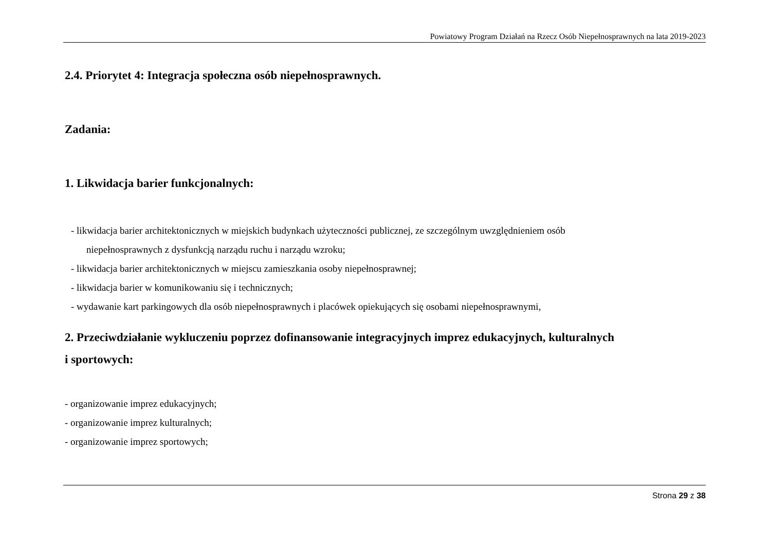Powiatowy Program Działań na Rzecz Osób Niepełnosprawnych na lata 2019-2023
2.4. Priorytet 4: Integracja społeczna osób niepełnosprawnych.
Zadania:
1. Likwidacja barier funkcjonalnych:
- likwidacja barier architektonicznych w miejskich budynkach użyteczności publicznej, ze szczególnym uwzględnieniem osób
niepełnosprawnych z dysfunkcją narządu ruchu i narządu wzroku;
- likwidacja barier architektonicznych w miejscu zamieszkania osoby niepełnosprawnej;
- likwidacja barier w komunikowaniu się i technicznych;
- wydawanie kart parkingowych dla osób niepełnosprawnych i placówek opiekujących się osobami niepełnosprawnymi,
2. Przeciwdziałanie wykluczeniu poprzez dofinansowanie integracyjnych imprez edukacyjnych, kulturalnych
i sportowych:
- organizowanie imprez edukacyjnych;
- organizowanie imprez kulturalnych;
- organizowanie imprez sportowych;
Strona 29 z 38